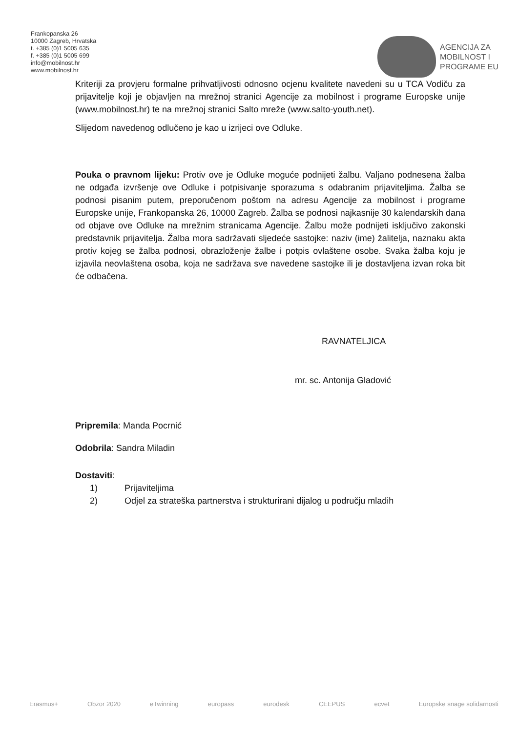Frankopanska 26
10000 Zagreb, Hrvatska
t. +385 (0)1 5005 635
f. +385 (0)1 5005 699
info@mobilnost.hr
www.mobilnost.hr
AGENCIJA ZA
MOBILNOST I
PROGRAME EU
Kriteriji za provjeru formalne prihvatljivosti odnosno ocjenu kvalitete navedeni su u TCA Vodiču za prijavitelje koji je objavljen na mrežnoj stranici Agencije za mobilnost i programe Europske unije (www.mobilnost.hr) te na mrežnoj stranici Salto mreže (www.salto-youth.net).
Slijedom navedenog odlučeno je kao u izrijeci ove Odluke.
Pouka o pravnom lijeku: Protiv ove je Odluke moguće podnijeti žalbu. Valjano podnesena žalba ne odgađa izvršenje ove Odluke i potpisivanje sporazuma s odabranim prijaviteljima. Žalba se podnosi pisanim putem, preporučenom poštom na adresu Agencije za mobilnost i programe Europske unije, Frankopanska 26, 10000 Zagreb. Žalba se podnosi najkasnije 30 kalendarskih dana od objave ove Odluke na mrežnim stranicama Agencije. Žalbu može podnijeti isključivo zakonski predstavnik prijavitelja. Žalba mora sadržavati sljedeće sastojke: naziv (ime) žalitelja, naznaku akta protiv kojeg se žalba podnosi, obrazloženje žalbe i potpis ovlaštene osobe. Svaka žalba koju je izjavila neovlaštena osoba, koja ne sadržava sve navedene sastojke ili je dostavljena izvan roka bit će odbačena.
RAVNATELJICA
mr. sc. Antonija Gladović
Pripremila: Manda Pocrnić
Odobrila: Sandra Miladin
Dostaviti:
1) Prijaviteljima
2) Odjel za strateška partnerstva i strukturirani dijalog u području mladih
Erasmus+ Obzor 2020 eTwinning europass eurodesk CEEPUS ecvet Europske snage solidarnosti